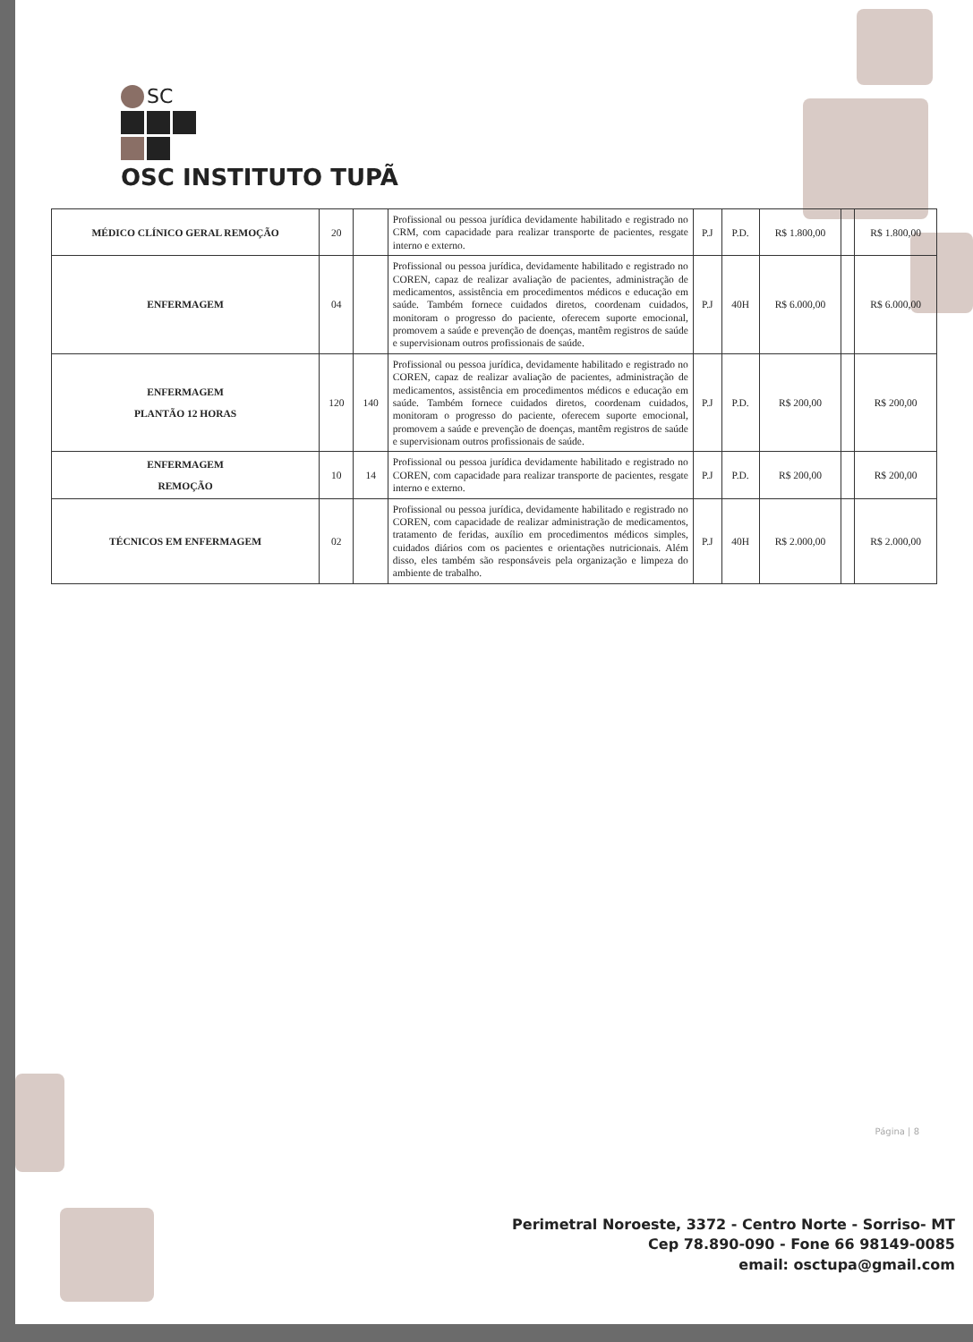SC
OSC INSTITUTO TUPÃ
| MÉDICO CLÍNICO GERAL REMOÇÃO | 20 | | Profissional ou pessoa jurídica devidamente habilitado e registrado no CRM, com capacidade para realizar transporte de pacientes, resgate interno e externo. | P.J | P.D. | R$ 1.800,00 | | R$ 1.800,00 |
| ENFERMAGEM | 04 | | Profissional ou pessoa jurídica, devidamente habilitado e registrado no COREN, capaz de realizar avaliação de pacientes, administração de medicamentos, assistência em procedimentos médicos e educação em saúde. Também fornece cuidados diretos, coordenam cuidados, monitoram o progresso do paciente, oferecem suporte emocional, promovem a saúde e prevenção de doenças, mantêm registros de saúde e supervisionam outros profissionais de saúde. | P.J | 40H | R$ 6.000,00 | | R$ 6.000,00 |
| ENFERMAGEM PLANTÃO 12 HORAS | 120 | 140 | Profissional ou pessoa jurídica, devidamente habilitado e registrado no COREN, capaz de realizar avaliação de pacientes, administração de medicamentos, assistência em procedimentos médicos e educação em saúde. Também fornece cuidados diretos, coordenam cuidados, monitoram o progresso do paciente, oferecem suporte emocional, promovem a saúde e prevenção de doenças, mantêm registros de saúde e supervisionam outros profissionais de saúde. | P.J | P.D. | R$ 200,00 | | R$ 200,00 |
| ENFERMAGEM REMOÇÃO | 10 | 14 | Profissional ou pessoa jurídica devidamente habilitado e registrado no COREN, com capacidade para realizar transporte de pacientes, resgate interno e externo. | P.J | P.D. | R$ 200,00 | | R$ 200,00 |
| TÉCNICOS EM ENFERMAGEM | 02 | | Profissional ou pessoa jurídica, devidamente habilitado e registrado no COREN, com capacidade de realizar administração de medicamentos, tratamento de feridas, auxílio em procedimentos médicos simples, cuidados diários com os pacientes e orientações nutricionais. Além disso, eles também são responsáveis pela organização e limpeza do ambiente de trabalho. | P.J | 40H | R$ 2.000,00 | | R$ 2.000,00 |
Página | 8
Perimetral Noroeste, 3372 - Centro Norte - Sorriso- MT
Cep 78.890-090 - Fone 66 98149-0085
email: osctupa@gmail.com